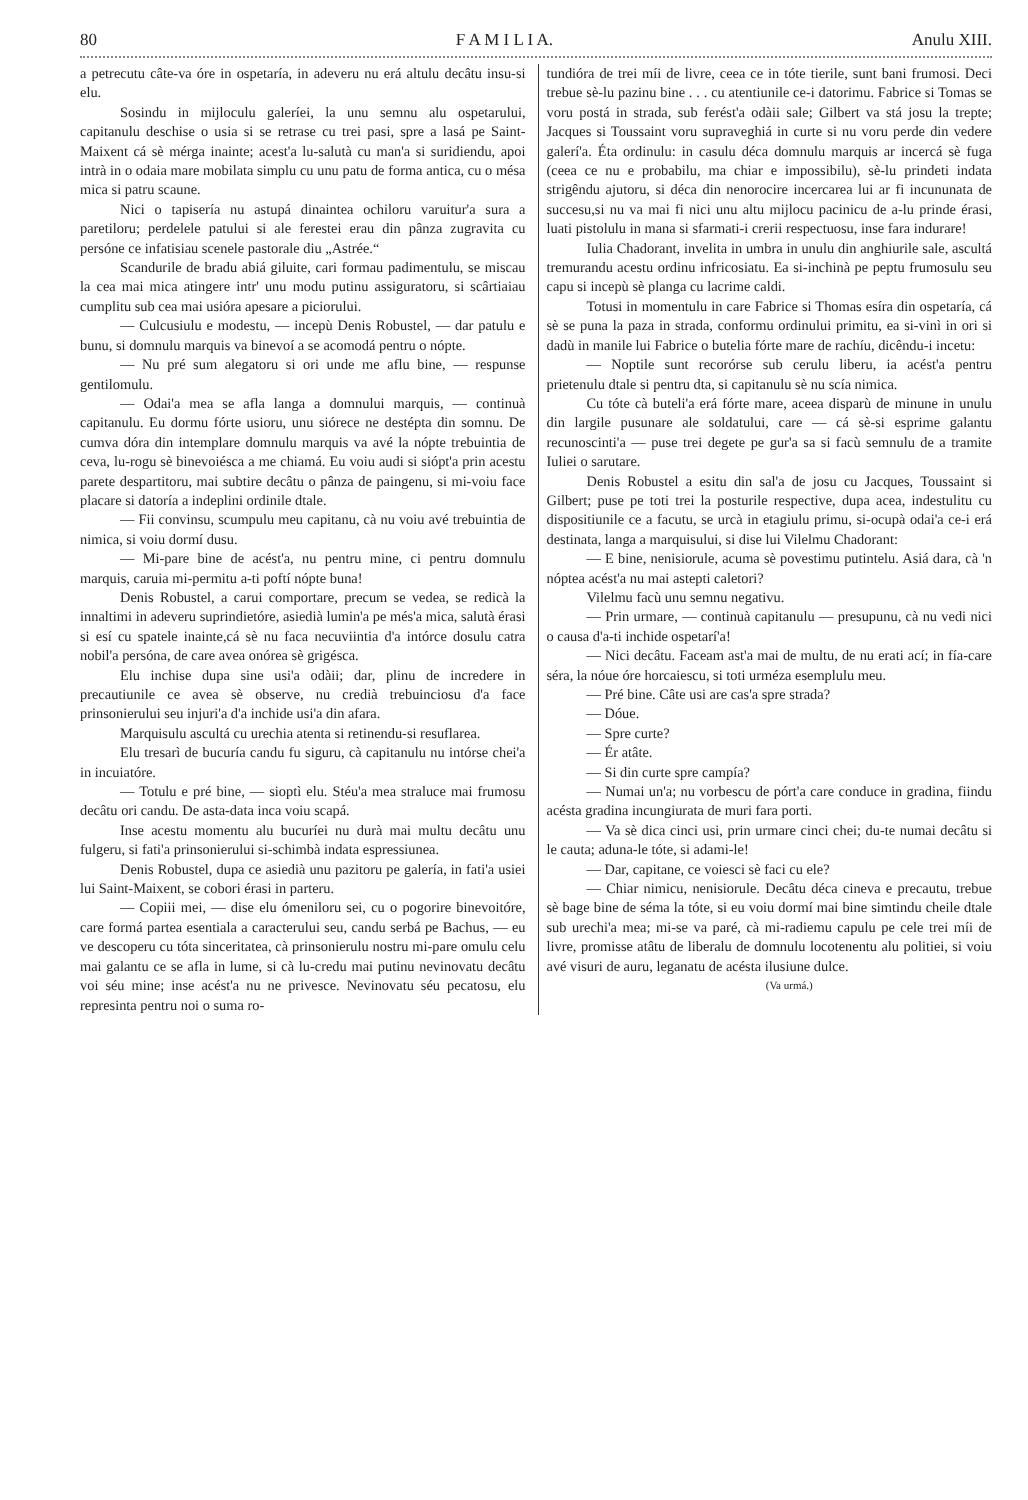80 F A M I L I A. Anulu XIII.
a petrecutu câte-va óre in ospetaría, in adeveru nu erá altulu decâtu insu-si elu.
Sosindu in mijloculu galeríei, la unu semnu alu ospetarului, capitanulu deschise o usia si se retrase cu trei pasi, spre a lasá pe Saint-Maixent cá sè mérga inainte; acest'a lu-salutà cu man'a si suridiendu, apoi intrà in o odaia mare mobilata simplu cu unu patu de forma antica, cu o mésa mica si patru scaune.
Nici o tapisería nu astupá dinaintea ochiloru varuitur'a sura a paretiloru; perdelele patului si ale ferestei erau din pânza zugravita cu persóne ce infatisiau scenele pastorale diu „Astrée.“
Scandurile de bradu abiá giluite, cari formau padimentulu, se miscau la cea mai mica atingere intr' unu modu putinu assiguratoru, si scârtiaiau cumplitu sub cea mai usióra apesare a piciorului.
— Culcusiulu e modestu, — incepù Denis Robustel, — dar patulu e bunu, si domnulu marquis va binevoí a se acomodá pentru o nópte.
— Nu pré sum alegatoru si ori unde me aflu bine, — respunse gentilomulu.
— Odai'a mea se afla langa a domnului marquis, — continuà capitanulu. Eu dormu fórte usioru, unu siórece ne destépta din somnu. De cumva dóra din intemplare domnulu marquis va avé la nópte trebuintia de ceva, lu-rogu sè binevoiésca a me chiamá. Eu voiu audi si siópt'a prin acestu parete despartitoru, mai subtire decâtu o pânza de paingenu, si mi-voiu face placare si datoría a indeplini ordinile dtale.
— Fii convinsu, scumpulu meu capitanu, cà nu voiu avé trebuintia de nimica, si voiu dormí dusu.
— Mi-pare bine de acést'a, nu pentru mine, ci pentru domnulu marquis, caruia mi-permitu a-ti poftí nópte buna!
Denis Robustel, a carui comportare, precum se vedea, se redicà la innaltimi in adeveru suprindietóre, asiedià lumin'a pe més'a mica, salutà érasi si esí cu spatele inainte,cá sè nu faca necuviintia d'a intórce dosulu catra nobil'a persóna, de care avea onórea sè grigésca.
Elu inchise dupa sine usi'a odàii; dar, plinu de incredere in precautiunile ce avea sè observe, nu credià trebuinciosu d'a face prinsonierului seu injuri'a d'a inchide usi'a din afara.
Marquisulu ascultá cu urechia atenta si retinendu-si resuflarea.
Elu tresarì de bucuría candu fu siguru, cà capitanulu nu intórse chei'a in incuiatóre.
— Totulu e pré bine, — sioptì elu. Stéu'a mea straluce mai frumosu decâtu ori candu. De asta-data inca voiu scapá.
Inse acestu momentu alu bucuríei nu durà mai multu decâtu unu fulgeru, si fati'a prinsonierului si-schimbà indata espressiunea.
Denis Robustel, dupa ce asiedià unu pazitoru pe galería, in fati'a usiei lui Saint-Maixent, se cobori érasi in parteru.
— Copiii mei, — dise elu ómeniloru sei, cu o pogorire binevoitóre, care formá partea esentiala a caracterului seu, candu serbá pe Bachus, — eu ve descoperu cu tóta sinceritatea, cà prinsonierulu nostru mi-pare omulu celu mai galantu ce se afla in lume, si cà lu-credu mai putinu nevinovatu decâtu voi séu mine; inse acést'a nu ne privesce. Nevinovatu séu pecatosu, elu represinta pentru noi o suma ro-
tundióra de trei míi de livre, ceea ce in tóte tierile, sunt bani frumosi. Deci trebue sè-lu pazinu bine . . . cu atentiunile ce-i datorimu. Fabrice si Tomas se voru postá in strada, sub ferést'a odàii sale; Gilbert va stá josu la trepte; Jacques si Toussaint voru supraveghiá in curte si nu voru perde din vedere galerí'a. Éta ordinulu: in casulu déca domnulu marquis ar incercá sè fuga (ceea ce nu e probabilu, ma chiar e impossibilu), sè-lu prindeti indata strigêndu ajutoru, si déca din nenorocire incercarea lui ar fi incununata de succesu,si nu va mai fi nici unu altu mijlocu pacinicu de a-lu prinde érasi, luati pistolulu in mana si sfarmati-i crerii respectuosu, inse fara indurare!
Iulia Chadorant, invelita in umbra in unulu din anghiurile sale, ascultá tremurandu acestu ordinu infricosiatu. Ea si-inchinà pe peptu frumosulu seu capu si incepù sè planga cu lacrime caldi.
Totusi in momentulu in care Fabrice si Thomas esíra din ospetaría, cá sè se puna la paza in strada, conformu ordinului primitu, ea si-vinì in ori si dadù in manile lui Fabrice o butelia fórte mare de rachíu, dicêndu-i incetu:
— Noptile sunt recorórse sub cerulu liberu, ia acést'a pentru prietenulu dtale si pentru dta, si capitanulu sè nu scía nimica.
Cu tóte cà buteli'a erá fórte mare, aceea disparù de minune in unulu din largile pusunare ale soldatului, care — cá sè-si esprime galantu recunoscinti'a — puse trei degete pe gur'a sa si facù semnulu de a tramite Iuliei o sarutare.
Denis Robustel a esitu din sal'a de josu cu Jacques, Toussaint si Gilbert; puse pe toti trei la posturile respective, dupa acea, indestulitu cu dispositiunile ce a facutu, se urcà in etagiulu primu, si-ocupà odai'a ce-i erá destinata, langa a marquisului, si dise lui Vilelmu Chadorant:
— E bine, nenisiorule, acuma sè povestimu putintelu. Asiá dara, cà 'n nóptea acést'a nu mai astepti caletori?
Vilelmu facù unu semnu negativu.
— Prin urmare, — continuà capitanulu — presupunu, cà nu vedi nici o causa d'a-ti inchide ospetarí'a!
— Nici decâtu. Faceam ast'a mai de multu, de nu erati ací; in fía-care séra, la nóue óre horcaiescu, si toti urméza esemplulu meu.
— Pré bine. Câte usi are cas'a spre strada?
— Dóue.
— Spre curte?
— Ér atâte.
— Si din curte spre campía?
— Numai un'a; nu vorbescu de pórt'a care conduce in gradina, fiindu acésta gradina incungiurata de muri fara porti.
— Va sè dica cinci usi, prin urmare cinci chei; du-te numai decâtu si le cauta; aduna-le tóte, si adami-le!
— Dar, capitane, ce voiesci sè faci cu ele?
— Chiar nimicu, nenisiorule. Decâtu déca cineva e precautu, trebue sè bage bine de séma la tóte, si eu voiu dormí mai bine simtindu cheile dtale sub urechi'a mea; mi-se va paré, cà mi-radiemu capulu pe cele trei míi de livre, promisse atâtu de liberalu de domnulu locotenentu alu politiei, si voiu avé visuri de auru, leganatu de acésta ilusiune dulce.
(Va urmá.)